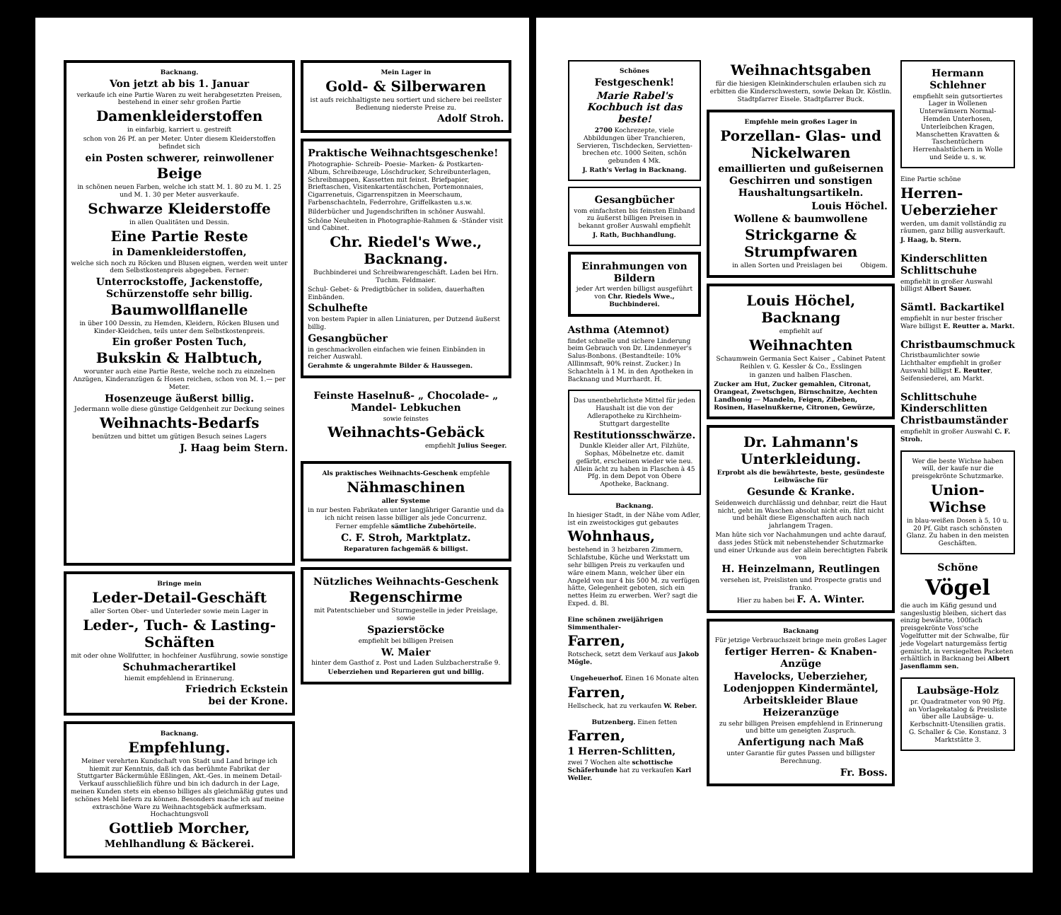Backnang.
Von jetzt ab bis 1. Januar
verkaufe ich eine Partie Waren zu weit herabgesetzten Preisen, bestehend in einer sehr großen Partie
Damenkleiderstoffen
in einfarbig, karriert u. gestreift
schon von 26 Pf. an per Meter. Unter diesem Kleiderstoffen befindet sich
ein Posten schwerer, reinwollener
Beige
in schönen neuen Farben, welche ich statt M. 1. 80 zu M. 1. 25 und M. 1. 30 per Meter ausverkaufe.
Schwarze Kleiderstoffe
in allen Qualitäten und Dessin.
Eine Partie Reste
in Damenkleiderstoffen,
welche sich noch zu Röcken und Blusen eignen, werden weit unter dem Selbstkostenpreis abgegeben. Ferner:
Unterrockstoffe, Jackenstoffe, Schürzenstoffe sehr billig.
Baumwollflanelle
in über 100 Dessin, zu Hemden, Kleidern, Röcken Blusen und Kinder-Kleidchen, teils unter dem Selbstkostenpreis.
Ein großer Posten Tuch,
Bukskin & Halbtuch,
worunter auch eine Partie Reste, welche noch zu einzelnen Anzügen, Kinderanzügen & Hosen reichen, schon von M. 1.— per Meter.
Hosenzeuge äußerst billig.
Jedermann wolle diese günstige Geldgenheit zur Deckung seines
Weihnachts-Bedarfs
benützen und bittet um gütigen Besuch seines Lagers
J. Haag beim Stern.
Bringe mein
Leder-Detail-Geschäft
aller Sorten Ober- und Unterleder sowie mein Lager in
Leder-, Tuch- & Lasting-Schäften
mit oder ohne Wollfutter, in hochfeiner Ausführung, sowie sonstige
Schuhmacherartikel
hiemit empfehlend in Erinnerung.
Friedrich Eckstein
bei der Krone.
Backnang.
Empfehlung.
Meiner verehrten Kundschaft von Stadt und Land bringe ich hiemit zur Kenntnis, daß ich das berühmte Fabrikat der Stuttgarter Bäckermühle Eßlingen, Akt.-Ges. in meinem Detail-Verkauf ausschließlich führe und bin ich dadurch in der Lage, meinen Kunden stets ein ebenso billiges als gleichmäßig gutes und schönes Mehl liefern zu können. Besonders mache ich auf meine extraschöne Ware zu Weihnachtsgebäck aufmerksam. Hochachtungsvoll
Gottlieb Morcher,
Mehlhandlung & Bäckerei.
Mein Lager in
Gold- & Silberwaren
ist aufs reichhaltigste neu sortiert und sichere bei reellster Bedienung niederste Preise zu.
Adolf Stroh.
Praktische Weihnachtsgeschenke!
Photographie- Schreib- Poesie- Marken- & Postkarten-Album, Schreibzeuge, Löschdrucker, Schreibunterlagen, Schreibmappen, Kassetten mit feinst. Briefpapier, Brieftaschen, Visitenkartentäschchen, Portemonnaies, Cigarrenetuis, Cigarrenspitzen in Meerschaum, Farbenschachteln, Federrohre, Griffelkasten u.s.w.
Bilderbücher und Jugendschriften in schöner Auswahl.
Schöne Neuheiten in Photographie-Rahmen & -Ständer visit und Cabinet.
Chr. Riedel's Wwe., Backnang.
Buchbinderei und Schreibwarengeschäft. Laden bei Hrn. Tuchm. Feldmaier.
Schul- Gebet- & Predigtbücher in soliden, dauerhaften Einbänden.
Schulhefte
von bestem Papier in allen Liniaturen, per Dutzend äußerst billig.
Gesangbücher
in geschmackvollen einfachen wie feinen Einbänden in reicher Auswahl.
Gerahmte & ungerahmte Bilder & Haussegen.
Feinste Haselnuß- „ Chocolade- „ Mandel- Lebkuchen
sowie feinstes
Weihnachts-Gebäck
empfiehlt Julius Seeger.
Als praktisches Weihnachts-Geschenk empfehle
Nähmaschinen
aller Systeme
in nur besten Fabrikaten unter langjähriger Garantie und da ich nicht reisen lasse billiger als jede Concurrenz.
Ferner empfehle sämtliche Zubehörteile.
C. F. Stroh, Marktplatz.
Reparaturen fachgemäß & billigst.
Nützliches Weihnachts-Geschenk
Regenschirme
mit Patentschieber und Sturmgestelle in jeder Preislage, sowie
Spazierstöcke
empfiehlt bei billigen Preisen
W. Maier
hinter dem Gasthof z. Post und Laden Sulzbacherstraße 9.
Ueberziehen und Reparieren gut und billig.
Schönes
Festgeschenk!
Marie Rabel's Kochbuch ist das beste!
2700 Kochrezepte, viele Abbildungen über Tranchieren, Servieren, Tischdecken, Servietten­brechen etc. 1000 Seiten, schön gebunden 4 Mk.
J. Rath's Verlag in Backnang.
Gesangbücher
vom einfachsten bis feinsten Einband zu äußerst billigen Preisen in bekannt großer Auswahl empfiehlt
J. Rath, Buchhandlung.
Einrahmungen von Bildern
jeder Art werden billigst ausgeführt von Chr. Riedels Wwe., Buchbinderei.
Asthma (Atemnot)
findet schnelle und sichere Linderung beim Gebrauch von Dr. Lindenmeyer's Salus-Bonbons. (Bestandteile: 10% Alllinmsaft, 90% reinst. Zucker.) In Schachteln à 1 M. in den Apotheken in Backnang und Murrhardt. H.
Das unentbehrlichste Mittel für jeden Haushalt ist die von der Adlerapotheke zu Kirchheim-Stuttgart dargestellte
Restitutionsschwärze.
Dunkle Kleider aller Art, Filzhüte, Sophas, Möbelnetze etc. damit gefärbt, erscheinen wieder wie neu. Allein ächt zu haben in Flaschen à 45 Pfg. in dem Depot von Obere Apotheke, Backnang.
Backnang.
In hiesiger Stadt, in der Nähe vom Adler, ist ein zweistockiges gut gebautes
Wohnhaus,
bestehend in 3 heizbaren Zimmern, Schlafstube, Küche und Werkstatt um sehr billigen Preis zu verkaufen und wäre einem Mann, welcher über ein Angeld von nur 4 bis 500 M. zu verfügen hätte, Gelegenheit geboten, sich ein nettes Heim zu erwerben. Wer? sagt die Exped. d. Bl.
Eine schönen zweijährigen Simmenthaler-
Farren,
Rotscheck, setzt dem Verkauf aus Jakob Mögle.
Ungeheuerhof. Einen 16 Monate alten
Farren,
Hellscheck, hat zu verkaufen W. Reber.
Butzenberg. Einen fetten
Farren,
1 Herren-Schlitten,
zwei 7 Wochen alte schottische Schäferhunde hat zu verkaufen Karl Weller.
Weihnachtsgaben
für die hiesigen Kleinkinderschulen erlauben sich zu erbitten die Kinderschwestern, sowie Dekan Dr. Köstlin. Stadtpfarrer Eisele. Stadtpfarrer Buck.
Empfehle mein großes Lager in
Porzellan- Glas- und Nickelwaren
emaillierten und gußeisernen Geschirren und sonstigen Haushaltungsartikeln.
Louis Höchel.
Wollene & baumwollene
Strickgarne & Strumpfwaren
in allen Sorten und Preislagen bei Obigem.
Louis Höchel, Backnang
empfiehlt auf
Weihnachten
Schaumwein Germania Sect Kaiser „ Cabinet Patent Reihlen v. G. Kessler & Co., Esslingen
in ganzen und halben Flaschen.
Zucker am Hut, Zucker gemahlen, Citronat, Orangeat, Zwetschgen, Birnschnitze, Aechten Landhonig — Mandeln, Feigen, Zibeben, Rosinen, Haselnußkerne, Citronen, Gewürze,
Dr. Lahmann's Unterkleidung.
Erprobt als die bewährteste, beste, gesündeste Leibwäsche für
Gesunde & Kranke.
Seidenweich durchlässig und dehnbar, reizt die Haut nicht, geht im Waschen absolut nicht ein, filzt nicht und behält diese Eigenschaften auch nach jahrlangem Tragen.
Man hüte sich vor Nachahmungen und achte darauf, dass jedes Stück mit nebenstehender Schutzmarke und einer Urkunde aus der allein berechtigten Fabrik von
H. Heinzelmann, Reutlingen
versehen ist, Preislisten und Prospecte gratis und franko.
Hier zu haben bei F. A. Winter.
Backnang
Für jetzige Verbrauchszeit bringe mein großes Lager
fertiger Herren- & Knaben-Anzüge
Havelocks, Ueberzieher, Lodenjoppen Kindermäntel, Arbeitskleider Blaue Heizeranzüge
zu sehr billigen Preisen empfehlend in Erinnerung und bitte um geneigten Zuspruch.
Anfertigung nach Maß
unter Garantie für gutes Passen und billigster Berechnung.
Fr. Boss.
Hermann Schlehner
empfiehlt sein gutsortiertes Lager in Wollenen Unterwämsern Normal-Hemden Unterhosen, Unterleibchen Kragen, Manschetten Kravatten & Taschentüchern Herrenhalstüchern in Wolle und Seide u. s. w.
Eine Partie schöne
Herren-Ueberzieher
werden, um damit vollständig zu räumen, ganz billig ausverkauft.
J. Haag, b. Stern.
Kinderschlitten Schlittschuhe
empfiehlt in großer Auswahl billigst Albert Sauer.
Sämtl. Backartikel
empfiehlt in nur bester frischer Ware billigst E. Reutter a. Markt.
Christbaumschmuck
Christbaumlichter sowie Lichthalter empfiehlt in großer Auswahl billigst E. Reutter, Seifensiederei, am Markt.
Schlittschuhe Kinderschlitten Christbaumständer
empfiehlt in großer Auswahl C. F. Stroh.
Wer die beste Wichse haben will, der kaufe nur die preisgekrönte Schutzmarke.
Union-Wichse
in blau-weißen Dosen à 5, 10 u. 20 Pf. Gibt rasch schönsten Glanz. Zu haben in den meisten Geschäften.
Schöne
Vögel
die auch im Käfig gesund und sangeslustig bleiben, sichert das einzig bewährte, 100fach preisgekrönte Voss'sche Vogelfutter mit der Schwalbe, für jede Vogelart naturgemäss fertig gemischt, in versiegelten Packeten erhältlich in Backnang bei Albert Jasenflamm sen.
Laubsäge-Holz
pr. Quadratmeter von 90 Pfg. an Vorlagekatalog & Preisliste über alle Laubsäge- u. Kerbschnitt-Utensilien gratis. G. Schaller & Cie. Konstanz. 3 Marktstätte 3.